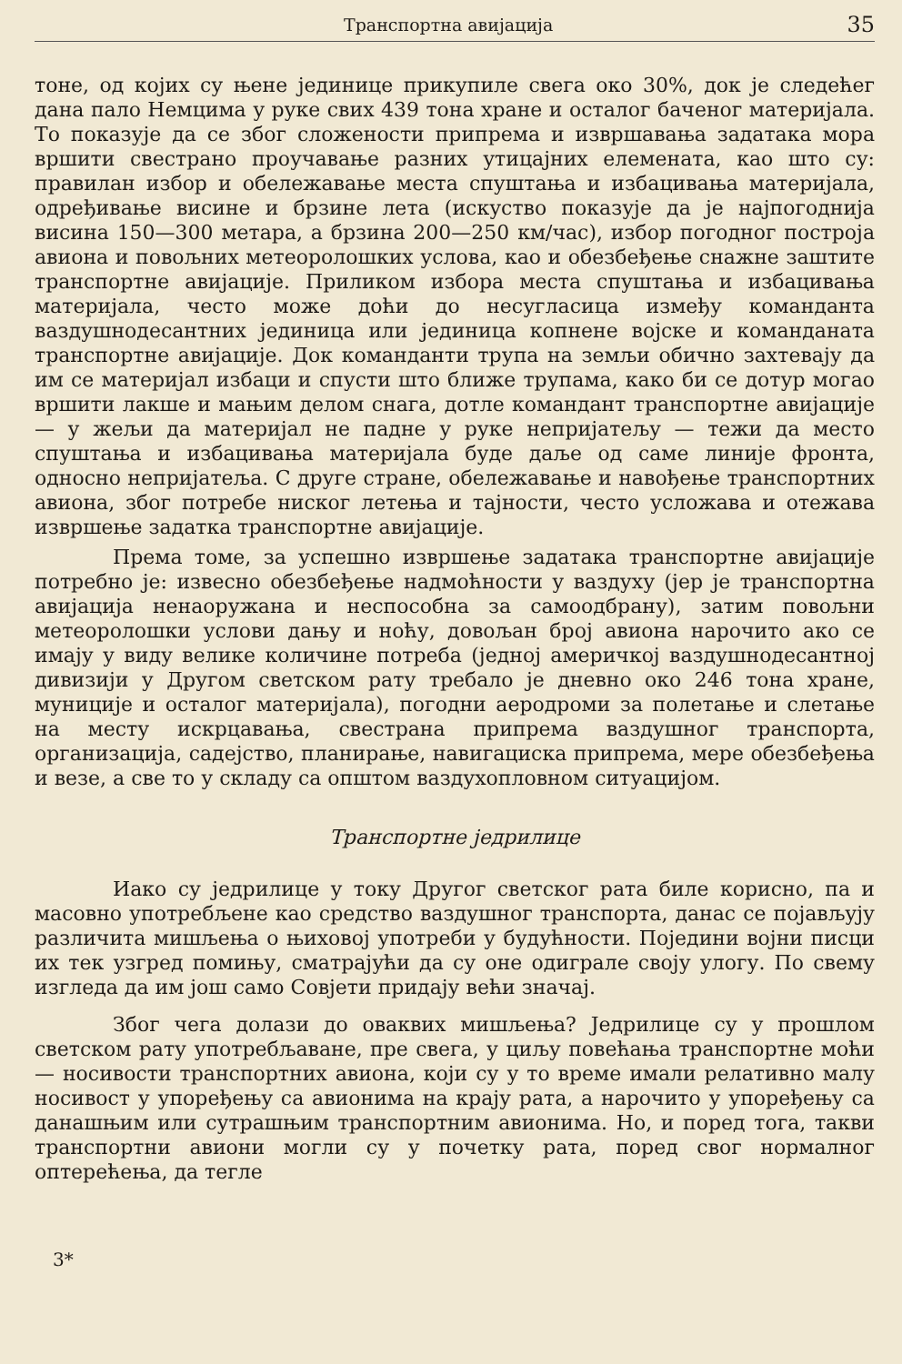Транспортна авијација 35
тоне, од којих су њене јединице прикупиле свега око 30%, док је следећег дана пало Немцима у руке свих 439 тона хране и осталог баченог материјала. То показује да се због сложености припрема и извршавања задатака мора вршити свестрано проучавање разних утицајних елемената, као што су: правилан избор и обележавање места спуштања и избацивања материјала, одређивање висине и брзине лета (искуство показује да је најпогоднија висина 150—300 метара, а брзина 200—250 км/час), избор погодног построја авиона и повољних метеоролошких услова, као и обезбеђење снажне заштите транспортне авијације. Приликом избора места спуштања и избацивања материјала, често може доћи до несугласица између команданта ваздушнодесантних јединица или јединица копнене војске и команданата транспортне авијације. Док команданти трупа на земљи обично захтевају да им се материјал избаци и спусти што ближе трупама, како би се дотур могао вршити лакше и мањим делом снага, дотле командант транспортне авијације — у жељи да материјал не падне у руке непријатељу — тежи да место спуштања и избацивања материјала буде даље од саме линије фронта, односно непријатеља. С друге стране, обележавање и навођење транспортних авиона, због потребе ниског летења и тајности, често усложава и отежава извршење задатка транспортне авијације.
Према томе, за успешно извршење задатака транспортне авијације потребно је: извесно обезбеђење надмоћности у ваздуху (јер је транспортна авијација ненаоружана и неспособна за самоодбрану), затим повољни метеоролошки услови дању и ноћу, довољан број авиона нарочито ако се имају у виду велике количине потреба (једној америчкој ваздушнодесантној дивизији у Другом светском рату требало је дневно око 246 тона хране, муниције и осталог материјала), погодни аеродроми за полетање и слетање на месту искрцавања, свестрана припрема ваздушног транспорта, организација, садејство, планирање, навигациска припрема, мере обезбеђења и везе, а све то у складу са општом ваздухопловном ситуацијом.
Транспортне једрилице
Иако су једрилице у току Другог светског рата биле корисно, па и масовно употребљене као средство ваздушног транспорта, данас се појављују различита мишљења о њиховој употреби у будућности. Поједини војни писци их тек узгред помињу, сматрајући да су оне одиграле своју улогу. По свему изгледа да им још само Совјети придају већи значај.
Због чега долази до оваквих мишљења? Једрилице су у прошлом светском рату употребљаване, пре свега, у циљу повећања транспортне моћи — носивости транспортних авиона, који су у то време имали релативно малу носивост у упоређењу са авионима на крају рата, а нарочито у упоређењу са данашњим или сутрашњим транспортним авионима. Но, и поред тога, такви транспортни авиони могли су у почетку рата, поред свог нормалног оптерећења, да тегле
3*